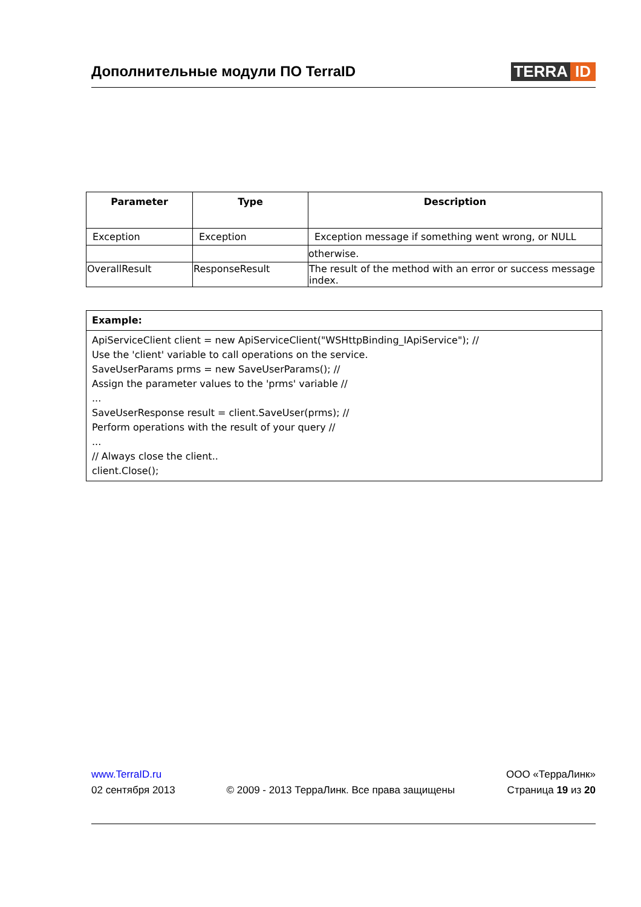Дополнительные модули ПО TerraID
TERRA ID
| Parameter | Type | Description |
| --- | --- | --- |
| Exception | Exception | Exception message if something went wrong, or NULL |
| | | otherwise. |
| OverallResult | ResponseResult | The result of the method with an error or success message index. |
| Example: |
| ApiServiceClient client = new ApiServiceClient("WSHttpBinding_IApiService"); // Use the 'client' variable to call operations on the service. SaveUserParams prms = new SaveUserParams(); // Assign the parameter values to the 'prms' variable // ... SaveUserResponse result = client.SaveUser(prms); // Perform operations with the result of your query // ... // Always close the client.. client.Close(); |
www.TerraID.ru
02 сентября 2013
© 2009 - 2013 ТерраЛинк. Все права защищены
ООО «ТерраЛинк»
Страница 19 из 20